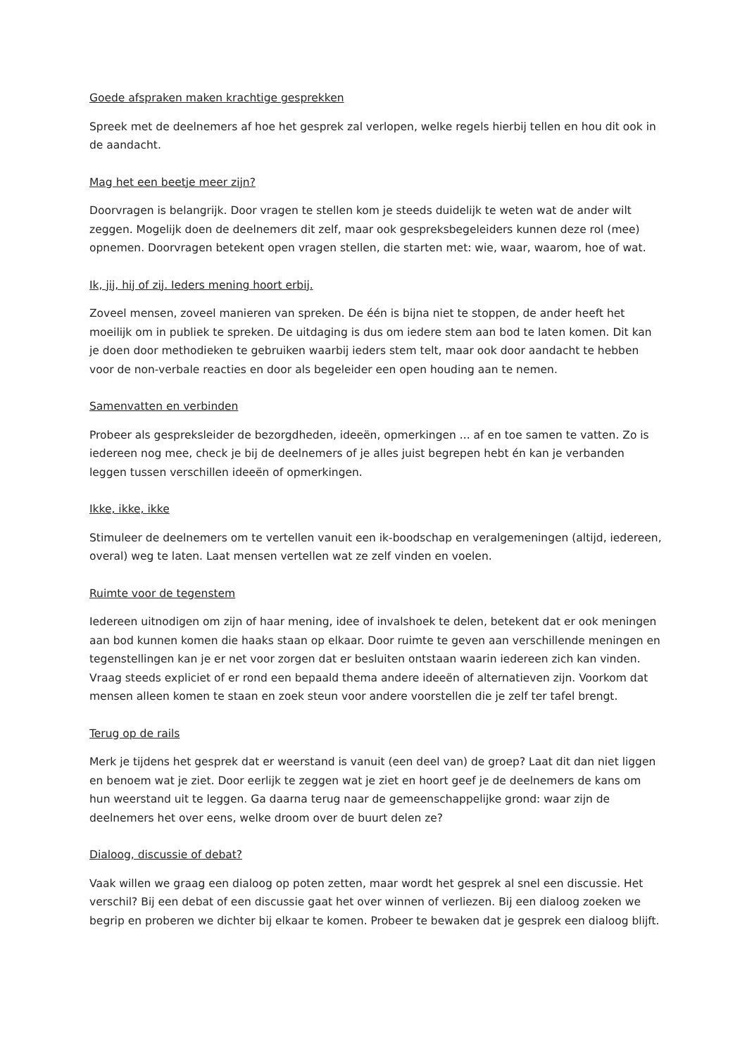Goede afspraken maken krachtige gesprekken
Spreek met de deelnemers af hoe het gesprek zal verlopen, welke regels hierbij tellen en hou dit ook in de aandacht.
Mag het een beetje meer zijn?
Doorvragen is belangrijk. Door vragen te stellen kom je steeds duidelijk te weten wat de ander wilt zeggen. Mogelijk doen de deelnemers dit zelf, maar ook gespreksbegeleiders kunnen deze rol (mee) opnemen. Doorvragen betekent open vragen stellen, die starten met: wie, waar, waarom, hoe of wat.
Ik, jij, hij of zij. Ieders mening hoort erbij.
Zoveel mensen, zoveel manieren van spreken. De één is bijna niet te stoppen, de ander heeft het moeilijk om in publiek te spreken. De uitdaging is dus om iedere stem aan bod te laten komen. Dit kan je doen door methodieken te gebruiken waarbij ieders stem telt, maar ook door aandacht te hebben voor de non-verbale reacties en door als begeleider een open houding aan te nemen.
Samenvatten en verbinden
Probeer als gespreksleider de bezorgdheden, ideeën, opmerkingen ... af en toe samen te vatten. Zo is iedereen nog mee, check je bij de deelnemers of je alles juist begrepen hebt én kan je verbanden leggen tussen verschillen ideeën of opmerkingen.
Ikke, ikke, ikke
Stimuleer de deelnemers om te vertellen vanuit een ik-boodschap en veralgemeningen (altijd, iedereen, overal) weg te laten. Laat mensen vertellen wat ze zelf vinden en voelen.
Ruimte voor de tegenstem
Iedereen uitnodigen om zijn of haar mening, idee of invalshoek te delen, betekent dat er ook meningen aan bod kunnen komen die haaks staan op elkaar. Door ruimte te geven aan verschillende meningen en tegenstellingen kan je er net voor zorgen dat er besluiten ontstaan waarin iedereen zich kan vinden. Vraag steeds expliciet of er rond een bepaald thema andere ideeën of alternatieven zijn. Voorkom dat mensen alleen komen te staan en zoek steun voor andere voorstellen die je zelf ter tafel brengt.
Terug op de rails
Merk je tijdens het gesprek dat er weerstand is vanuit (een deel van) de groep? Laat dit dan niet liggen en benoem wat je ziet. Door eerlijk te zeggen wat je ziet en hoort geef je de deelnemers de kans om hun weerstand uit te leggen. Ga daarna terug naar de gemeenschappelijke grond: waar zijn de deelnemers het over eens, welke droom over de buurt delen ze?
Dialoog, discussie of debat?
Vaak willen we graag een dialoog op poten zetten, maar wordt het gesprek al snel een discussie. Het verschil? Bij een debat of een discussie gaat het over winnen of verliezen. Bij een dialoog zoeken we begrip en proberen we dichter bij elkaar te komen. Probeer te bewaken dat je gesprek een dialoog blijft.